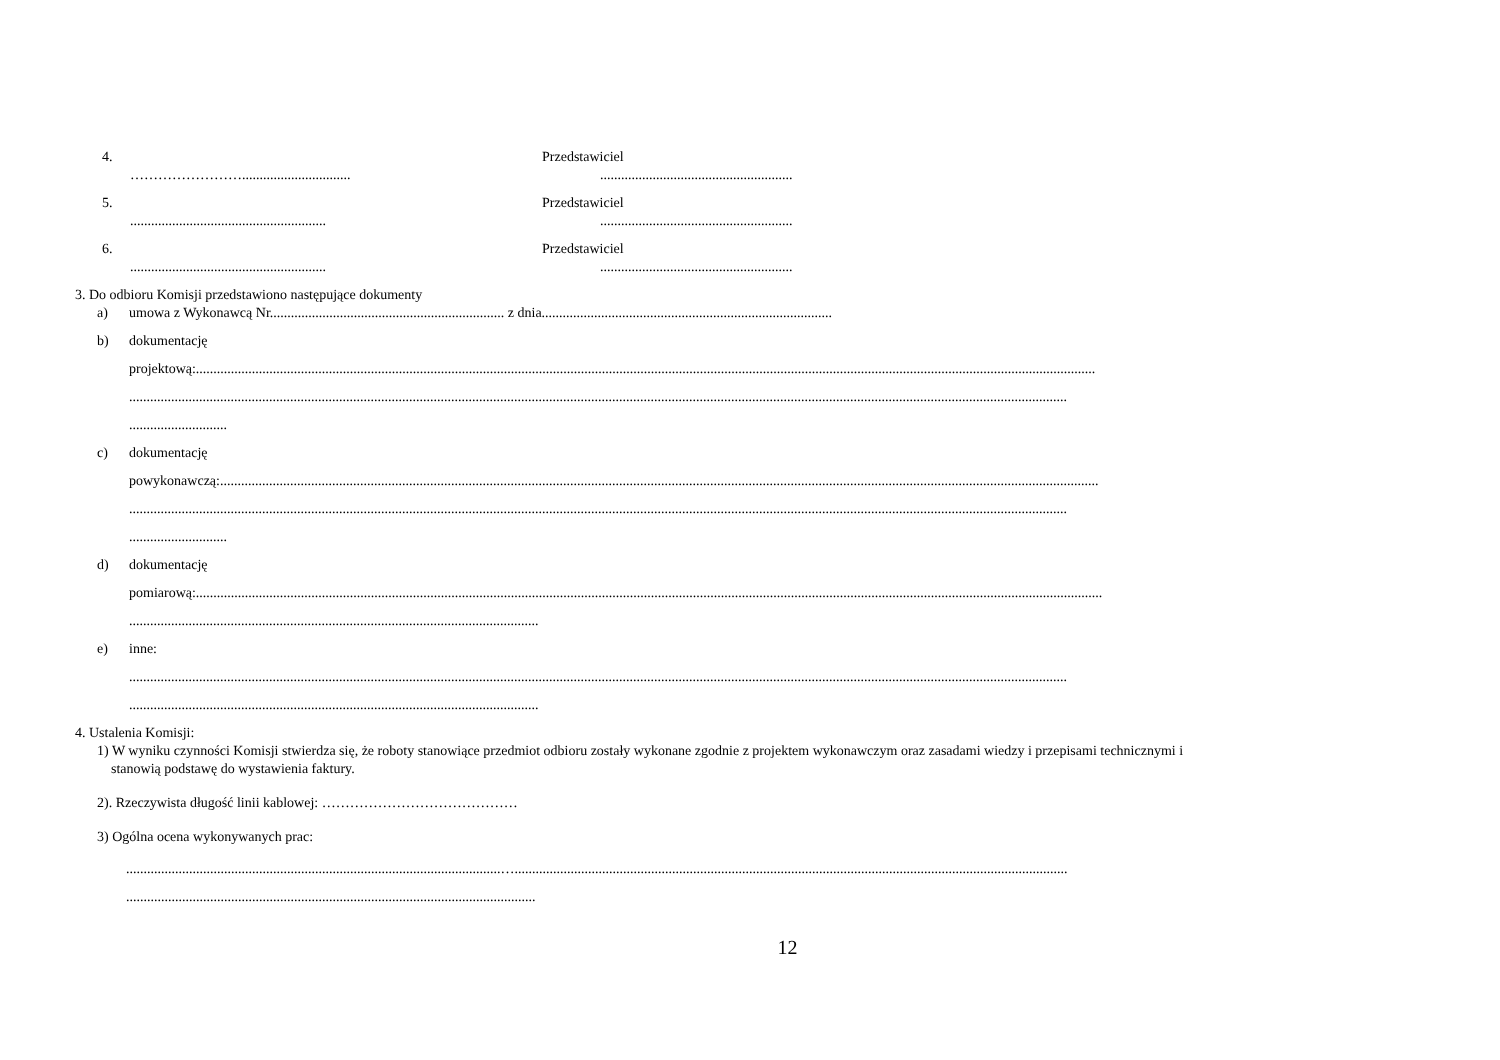4. Przedstawiciel
……………………......................................................................................
5. Przedstawiciel
...............................................................................................................
6. Przedstawiciel
...............................................................................................................
3. Do odbioru Komisji przedstawiono następujące dokumenty
a) umowa z Wykonawcą Nr................................................................... z dnia...................................................................................
b) dokumentację
projektową:.................................................................................................................................................................................................................................................................
............................................................................................................................................................................................................................................................................
............................
c) dokumentację
powykonawczą:...........................................................................................................................................................................................................................................................
............................................................................................................................................................................................................................................................................
............................
d) dokumentację
pomiarową:...................................................................................................................................................................................................................................................................
.....................................................................................................................
e) inne:
............................................................................................................................................................................................................................................................................
.....................................................................................................................
4. Ustalenia Komisji:
1) W wyniku czynności Komisji stwierdza się, że roboty stanowiące przedmiot odbioru zostały wykonane zgodnie z projektem wykonawczym oraz zasadami wiedzy i przepisami technicznymi i
stanowią podstawę do wystawienia faktury.
2). Rzeczywista długość linii kablowej: ……………………………………
3) Ogólna ocena wykonywanych prac:
...........................................................................................................…..............................................................................................................................................................
.....................................................................................................................
12